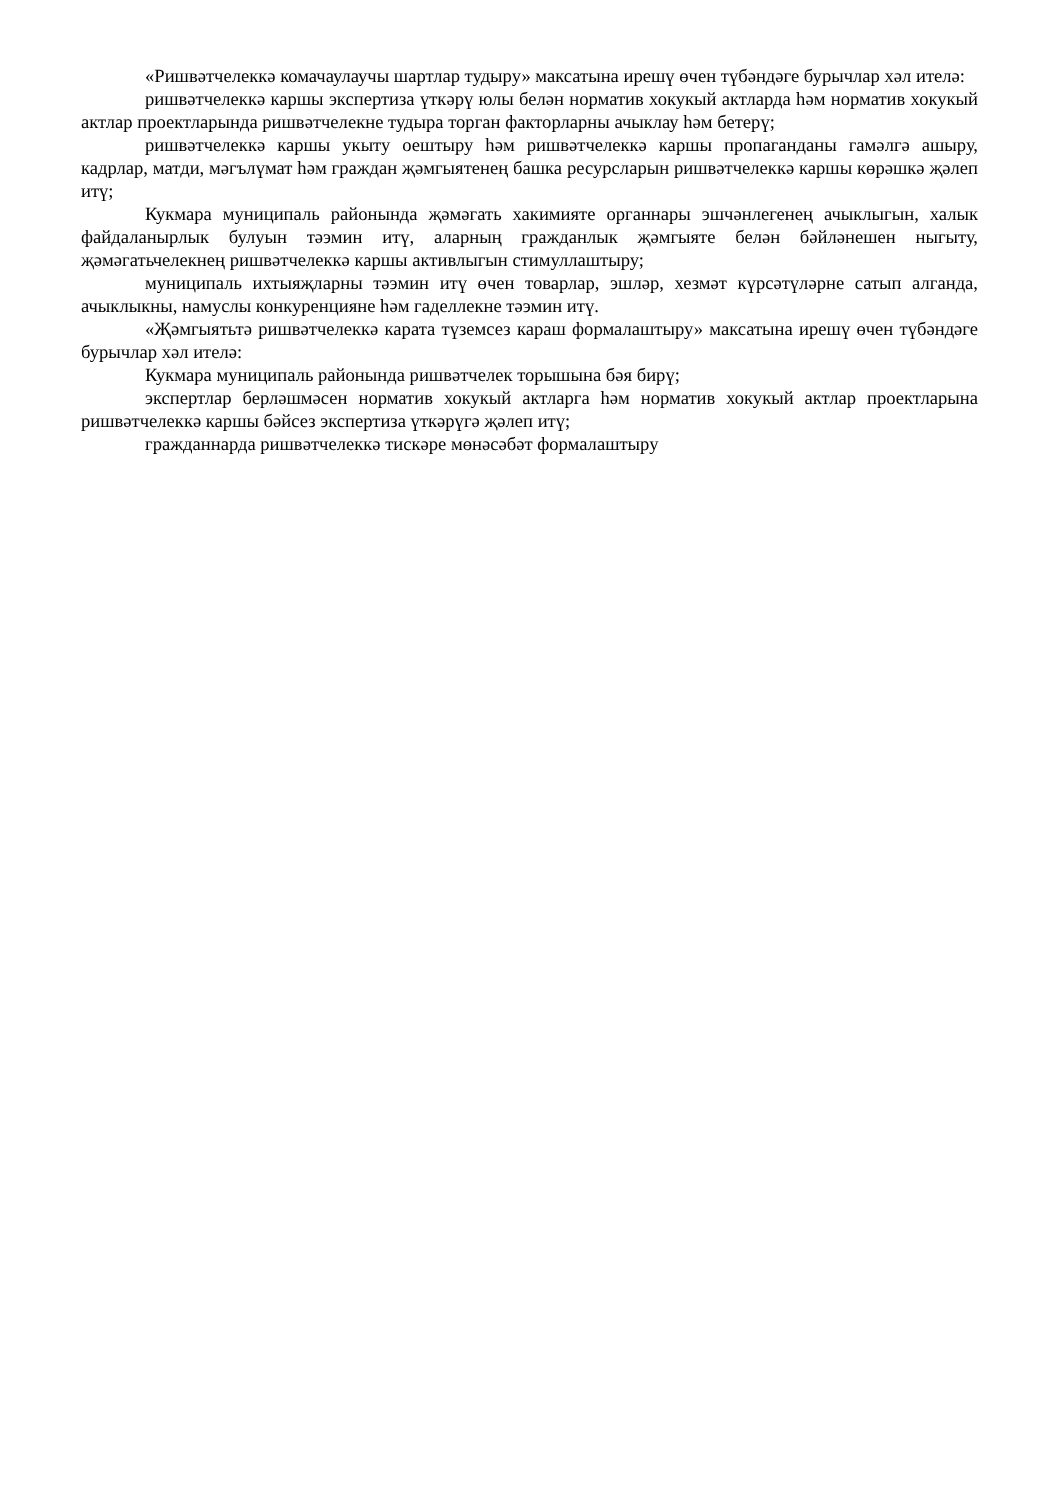«Ришвәтчелеккә комачаулаучы шартлар тудыру» максатына ирешү өчен түбәндәге бурычлар хәл ителә:
ришвәтчелеккә каршы экспертиза үткәрү юлы белән норматив хокукый актларда һәм норматив хокукый актлар проектларында ришвәтчелекне тудыра торган факторларны ачыклау һәм бетерү;
ришвәтчелеккә каршы укыту оештыру һәм ришвәтчелеккә каршы пропаганданы гамәлгә ашыру, кадрлар, матди, мәгълүмат һәм граждан җәмгыятенең башка ресурсларын ришвәтчелеккә каршы көрәшкә җәлеп итү;
Кукмара муниципаль районында җәмәгать хакимияте органнары эшчәнлегенең ачыклыгын, халык файдаланырлык булуын тәэмин итү, аларның гражданлык җәмгыяте белән бәйләнешен ныгыту, җәмәгатьчелекнең ришвәтчелеккә каршы активлыгын стимуллаштыру;
муниципаль ихтыяҗларны тәэмин итү өчен товарлар, эшләр, хезмәт күрсәтүләрне сатып алганда, ачыклыкны, намуслы конкуренцияне һәм гаделлекне тәэмин итү.
«Җәмгыятьтә ришвәтчелеккә карата түземсез караш формалаштыру» максатына ирешү өчен түбәндәге бурычлар хәл ителә:
Кукмара муниципаль районында ришвәтчелек торышына бәя бирү;
экспертлар берләшмәсен норматив хокукый актларга һәм норматив хокукый актлар проектларына ришвәтчелеккә каршы бәйсез экспертиза үткәрүгә җәлеп итү;
гражданнарда ришвәтчелеккә тискәре мөнәсәбәт формалаштыру